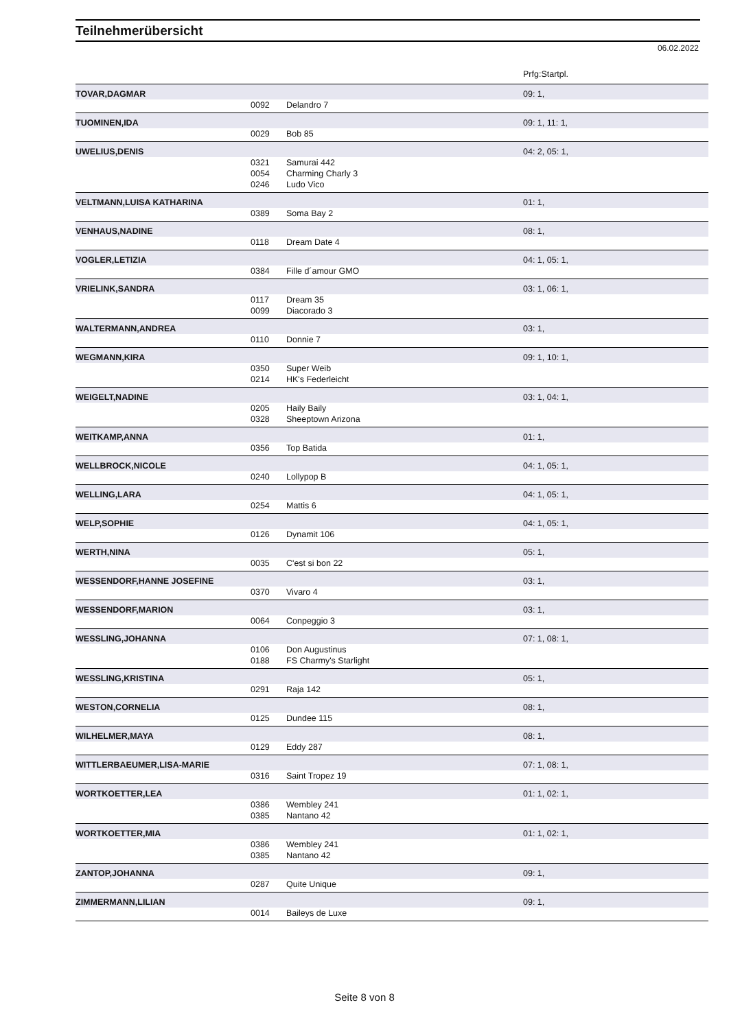Teilnehmerübersicht
06.02.2022
| | | | Prfg:Startpl. |
| --- | --- | --- | --- |
| TOVAR,DAGMAR | | | 09: 1, |
| | 0092 | Delandro 7 | |
| TUOMINEN,IDA | | | 09: 1, 11: 1, |
| | 0029 | Bob 85 | |
| UWELIUS,DENIS | | | 04: 2, 05: 1, |
| | 0321 | Samurai 442 | |
| | 0054 | Charming Charly 3 | |
| | 0246 | Ludo Vico | |
| VELTMANN,LUISA KATHARINA | | | 01: 1, |
| | 0389 | Soma Bay 2 | |
| VENHAUS,NADINE | | | 08: 1, |
| | 0118 | Dream Date 4 | |
| VOGLER,LETIZIA | | | 04: 1, 05: 1, |
| | 0384 | Fille d´amour GMO | |
| VRIELINK,SANDRA | | | 03: 1, 06: 1, |
| | 0117 | Dream 35 | |
| | 0099 | Diacorado 3 | |
| WALTERMANN,ANDREA | | | 03: 1, |
| | 0110 | Donnie 7 | |
| WEGMANN,KIRA | | | 09: 1, 10: 1, |
| | 0350 | Super Weib | |
| | 0214 | HK's Federleicht | |
| WEIGELT,NADINE | | | 03: 1, 04: 1, |
| | 0205 | Haily Baily | |
| | 0328 | Sheeptown Arizona | |
| WEITKAMP,ANNA | | | 01: 1, |
| | 0356 | Top Batida | |
| WELLBROCK,NICOLE | | | 04: 1, 05: 1, |
| | 0240 | Lollypop B | |
| WELLING,LARA | | | 04: 1, 05: 1, |
| | 0254 | Mattis 6 | |
| WELP,SOPHIE | | | 04: 1, 05: 1, |
| | 0126 | Dynamit 106 | |
| WERTH,NINA | | | 05: 1, |
| | 0035 | C'est si bon 22 | |
| WESSENDORF,HANNE JOSEFINE | | | 03: 1, |
| | 0370 | Vivaro 4 | |
| WESSENDORF,MARION | | | 03: 1, |
| | 0064 | Conpeggio 3 | |
| WESSLING,JOHANNA | | | 07: 1, 08: 1, |
| | 0106 | Don Augustinus | |
| | 0188 | FS Charmy's Starlight | |
| WESSLING,KRISTINA | | | 05: 1, |
| | 0291 | Raja 142 | |
| WESTON,CORNELIA | | | 08: 1, |
| | 0125 | Dundee 115 | |
| WILHELMER,MAYA | | | 08: 1, |
| | 0129 | Eddy 287 | |
| WITTLERBAEUMER,LISA-MARIE | | | 07: 1, 08: 1, |
| | 0316 | Saint Tropez 19 | |
| WORTKOETTER,LEA | | | 01: 1, 02: 1, |
| | 0386 | Wembley 241 | |
| | 0385 | Nantano 42 | |
| WORTKOETTER,MIA | | | 01: 1, 02: 1, |
| | 0386 | Wembley 241 | |
| | 0385 | Nantano 42 | |
| ZANTOP,JOHANNA | | | 09: 1, |
| | 0287 | Quite Unique | |
| ZIMMERMANN,LILIAN | | | 09: 1, |
| | 0014 | Baileys de Luxe | |
Seite 8 von 8